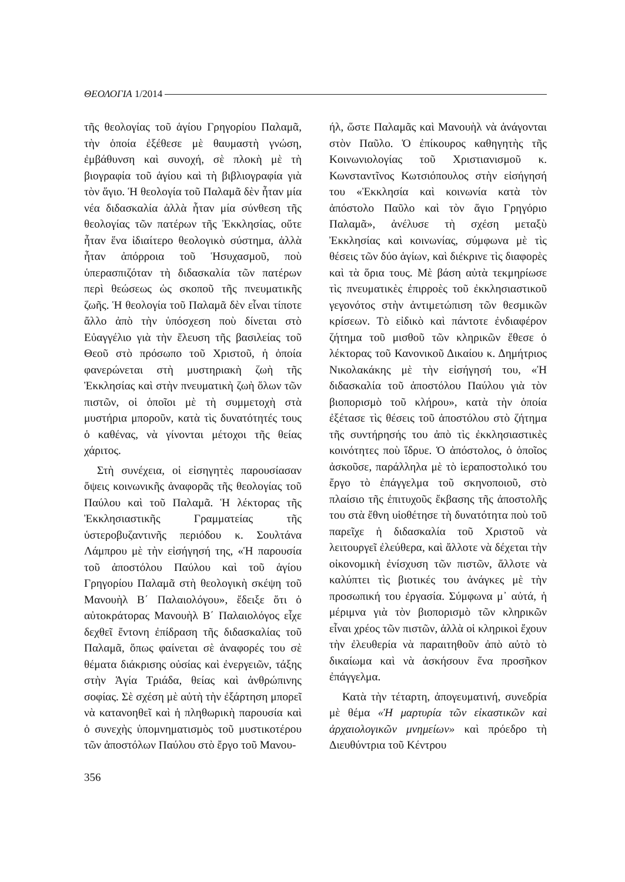ΘΕΟΛΟΓΙΑ 1/2014
τῆς θεολογίας τοῦ ἁγίου Γρηγορίου Παλαμᾶ, τὴν ὁποία ἐξέθεσε μὲ θαυμαστὴ γνώση, ἐμβάθυνση καὶ συνοχή, σὲ πλοκὴ μὲ τὴ βιογραφία τοῦ ἁγίου καὶ τὴ βιβλιογραφία γιὰ τὸν ἅγιο. Ἡ θεολογία τοῦ Παλαμᾶ δὲν ἦταν μία νέα διδασκαλία ἀλλὰ ἦταν μία σύνθεση τῆς θεολογίας τῶν πατέρων τῆς Ἐκκλησίας, οὔτε ἦταν ἕνα ἰδιαίτερο θεολογικὸ σύστημα, ἀλλὰ ἦταν ἀπόρροια τοῦ Ἡσυχασμοῦ, ποὺ ὑπερασπιζόταν τὴ διδασκαλία τῶν πατέρων περὶ θεώσεως ὡς σκοποῦ τῆς πνευματικῆς ζωῆς. Ἡ θεολογία τοῦ Παλαμᾶ δὲν εἶναι τίποτε ἄλλο ἀπὸ τὴν ὑπόσχεση ποὺ δίνεται στὸ Εὐαγγέλιο γιὰ τὴν ἔλευση τῆς βασιλείας τοῦ Θεοῦ στὸ πρόσωπο τοῦ Χριστοῦ, ἡ ὁποία φανερώνεται στὴ μυστηριακὴ ζωὴ τῆς Ἐκκλησίας καὶ στὴν πνευματικὴ ζωὴ ὅλων τῶν πιστῶν, οἱ ὁποῖοι μὲ τὴ συμμετοχὴ στὰ μυστήρια μποροῦν, κατὰ τὶς δυνατότητές τους ὁ καθένας, νὰ γίνονται μέτοχοι τῆς θείας χάριτος.
Στὴ συνέχεια, οἱ εἰσηγητὲς παρουσίασαν ὄψεις κοινωνικῆς ἀναφορᾶς τῆς θεολογίας τοῦ Παύλου καὶ τοῦ Παλαμᾶ. Ἡ λέκτορας τῆς Ἐκκλησιαστικῆς Γραμματείας τῆς ὑστεροβυζαντινῆς περιόδου κ. Σουλτάνα Λάμπρου μὲ τὴν εἰσήγησή της, «Ἡ παρουσία τοῦ ἀποστόλου Παύλου καὶ τοῦ ἁγίου Γρηγορίου Παλαμᾶ στὴ θεολογικὴ σκέψη τοῦ Μανουὴλ Β΄ Παλαιολόγου», ἔδειξε ὅτι ὁ αὐτοκράτορας Μανουὴλ Β΄ Παλαιολόγος εἶχε δεχθεῖ ἔντονη ἐπίδραση τῆς διδασκαλίας τοῦ Παλαμᾶ, ὅπως φαίνεται σὲ ἀναφορές του σὲ θέματα διάκρισης οὐσίας καὶ ἐνεργειῶν, τάξης στὴν Ἁγία Τριάδα, θείας καὶ ἀνθρώπινης σοφίας. Σὲ σχέση μὲ αὐτὴ τὴν ἐξάρτηση μπορεῖ νὰ κατανοηθεῖ καὶ ἡ πληθωρικὴ παρουσία καὶ ὁ συνεχὴς ὑπομνηματισμὸς τοῦ μυστικοτέρου τῶν ἀποστόλων Παύλου στὸ ἔργο τοῦ Μανου-
ήλ, ὥστε Παλαμᾶς καὶ Μανουὴλ νὰ ἀνάγονται στὸν Παῦλο. Ὁ ἐπίκουρος καθηγητὴς τῆς Κοινωνιολογίας τοῦ Χριστιανισμοῦ κ. Κωνσταντῖνος Κωτσιόπουλος στὴν εἰσήγησή του «Ἐκκλησία καὶ κοινωνία κατὰ τὸν ἀπόστολο Παῦλο καὶ τὸν ἅγιο Γρηγόριο Παλαμᾶ», ἀνέλυσε τὴ σχέση μεταξὺ Ἐκκλησίας καὶ κοινωνίας, σύμφωνα μὲ τὶς θέσεις τῶν δύο ἁγίων, καὶ διέκρινε τὶς διαφορὲς καὶ τὰ ὅρια τους. Μὲ βάση αὐτὰ τεκμηρίωσε τὶς πνευματικὲς ἐπιρροὲς τοῦ ἐκκλησιαστικοῦ γεγονότος στὴν ἀντιμετώπιση τῶν θεσμικῶν κρίσεων. Τὸ εἰδικὸ καὶ πάντοτε ἐνδιαφέρον ζήτημα τοῦ μισθοῦ τῶν κληρικῶν ἔθεσε ὁ λέκτορας τοῦ Κανονικοῦ Δικαίου κ. Δημήτριος Νικολακάκης μὲ τὴν εἰσήγησή του, «Ἡ διδασκαλία τοῦ ἀποστόλου Παύλου γιὰ τὸν βιοπορισμὸ τοῦ κλήρου», κατὰ τὴν ὁποία ἐξέτασε τὶς θέσεις τοῦ ἀποστόλου στὸ ζήτημα τῆς συντήρησής του ἀπὸ τὶς ἐκκλησιαστικὲς κοινότητες ποὺ ἵδρυε. Ὁ ἀπόστολος, ὁ ὁποῖος ἀσκοῦσε, παράλληλα μὲ τὸ ἱεραποστολικό του ἔργο τὸ ἐπάγγελμα τοῦ σκηνοποιοῦ, στὸ πλαίσιο τῆς ἐπιτυχοῦς ἔκβασης τῆς ἀποστολῆς του στὰ ἔθνη υἱοθέτησε τὴ δυνατότητα ποὺ τοῦ παρεῖχε ἡ διδασκαλία τοῦ Χριστοῦ νὰ λειτουργεῖ ἐλεύθερα, καὶ ἄλλοτε νὰ δέχεται τὴν οἰκονομικὴ ἐνίσχυση τῶν πιστῶν, ἄλλοτε νὰ καλύπτει τὶς βιοτικές του ἀνάγκες μὲ τὴν προσωπική του ἐργασία. Σύμφωνα μ᾿ αὐτά, ἡ μέριμνα γιὰ τὸν βιοπορισμὸ τῶν κληρικῶν εἶναι χρέος τῶν πιστῶν, ἀλλὰ οἱ κληρικοὶ ἔχουν τὴν ἐλευθερία νὰ παραιτηθοῦν ἀπὸ αὐτὸ τὸ δικαίωμα καὶ νὰ ἀσκήσουν ἕνα προσῆκον ἐπάγγελμα.
Κατὰ τὴν τέταρτη, ἀπογευματινή, συνεδρία μὲ θέμα «Ἡ μαρτυρία τῶν εἰκαστικῶν καὶ ἀρχαιολογικῶν μνημείων» καὶ πρόεδρο τὴ Διευθύντρια τοῦ Κέντρου
356